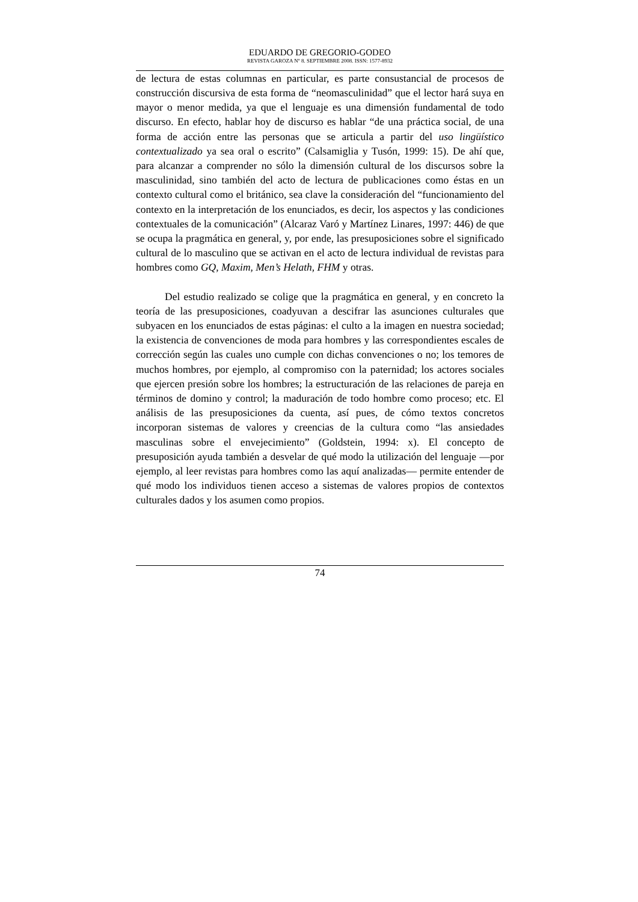EDUARDO DE GREGORIO-GODEO
REVISTA GAROZA Nº 8. SEPTIEMBRE 2008. ISSN: 1577-8932
de lectura de estas columnas en particular, es parte consustancial de procesos de construcción discursiva de esta forma de “neomasculinidad” que el lector hará suya en mayor o menor medida, ya que el lenguaje es una dimensión fundamental de todo discurso. En efecto, hablar hoy de discurso es hablar “de una práctica social, de una forma de acción entre las personas que se articula a partir del uso lingüístico contextualizado ya sea oral o escrito” (Calsamiglia y Tusón, 1999: 15). De ahí que, para alcanzar a comprender no sólo la dimensión cultural de los discursos sobre la masculinidad, sino también del acto de lectura de publicaciones como éstas en un contexto cultural como el británico, sea clave la consideración del “funcionamiento del contexto en la interpretación de los enunciados, es decir, los aspectos y las condiciones contextuales de la comunicación” (Alcaraz Varó y Martínez Linares, 1997: 446) de que se ocupa la pragmática en general, y, por ende, las presuposiciones sobre el significado cultural de lo masculino que se activan en el acto de lectura individual de revistas para hombres como GQ, Maxim, Men’s Helath, FHM y otras.
Del estudio realizado se colige que la pragmática en general, y en concreto la teoría de las presuposiciones, coadyuvan a descifrar las asunciones culturales que subyacen en los enunciados de estas páginas: el culto a la imagen en nuestra sociedad; la existencia de convenciones de moda para hombres y las correspondientes escales de corrección según las cuales uno cumple con dichas convenciones o no; los temores de muchos hombres, por ejemplo, al compromiso con la paternidad; los actores sociales que ejercen presión sobre los hombres; la estructuración de las relaciones de pareja en términos de domino y control; la maduración de todo hombre como proceso; etc. El análisis de las presuposiciones da cuenta, así pues, de cómo textos concretos incorporan sistemas de valores y creencias de la cultura como “las ansiedades masculinas sobre el envejecimiento” (Goldstein, 1994: x). El concepto de presuposición ayuda también a desvelar de qué modo la utilización del lenguaje —por ejemplo, al leer revistas para hombres como las aquí analizadas— permite entender de qué modo los individuos tienen acceso a sistemas de valores propios de contextos culturales dados y los asumen como propios.
74